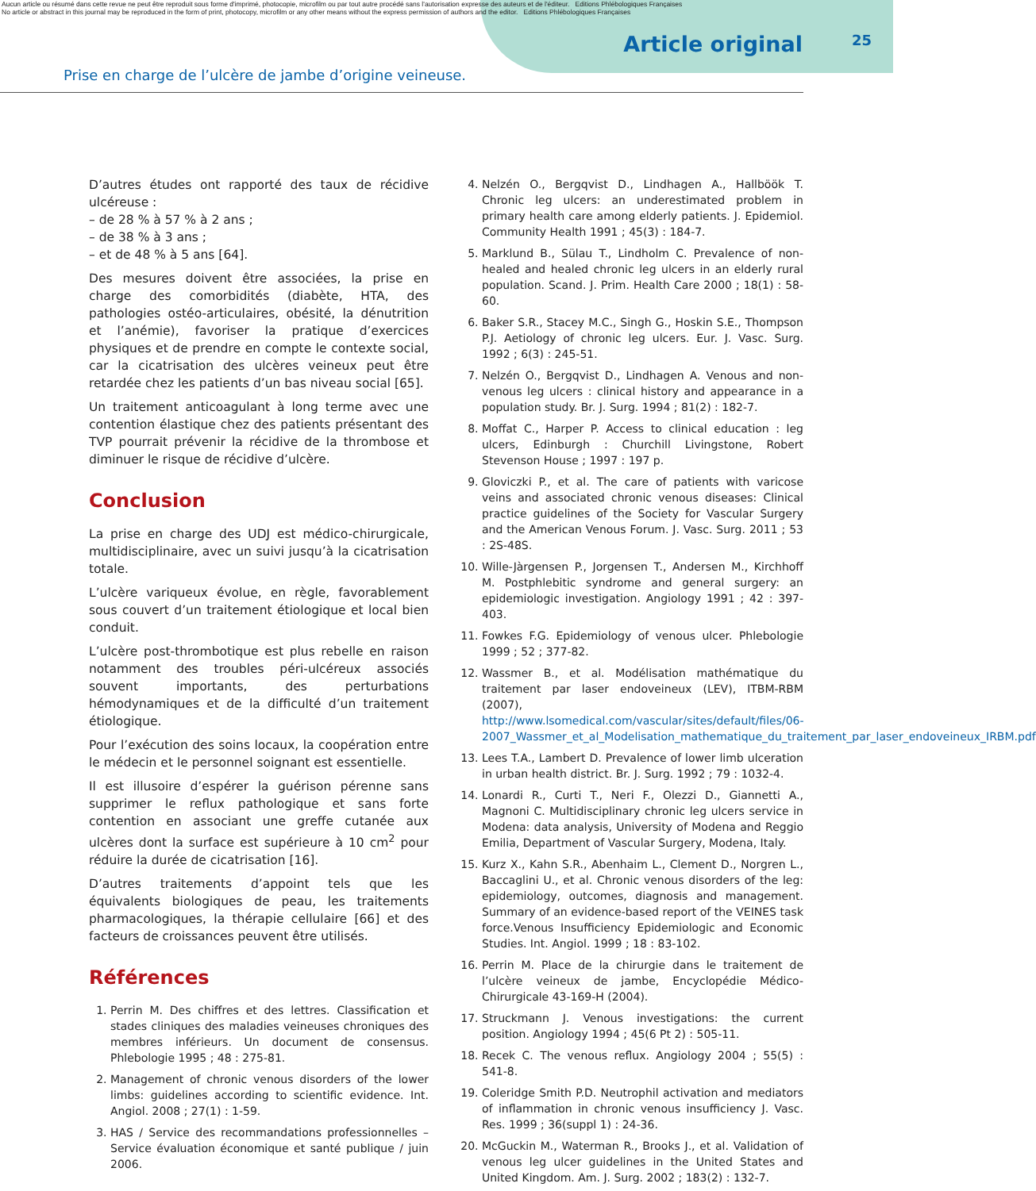Aucun article ou résumé dans cette revue ne peut être reproduit sous forme d'imprimé, photocopie, microfilm ou par tout autre procédé sans l'autorisation expresse des auteurs et de l'éditeur. Editions Phlébologiques Françaises
No article or abstract in this journal may be reproduced in the form of print, photocopy, microfilm or any other means without the express permission of authors and the editor. Editions Phlébologiques Françaises
Article original 25
Prise en charge de l’ulcère de jambe d’origine veineuse.
D’autres études ont rapporté des taux de récidive ulcéreuse :
– de 28 % à 57 % à 2 ans ;
– de 38 % à 3 ans ;
– et de 48 % à 5 ans [64].
Des mesures doivent être associées, la prise en charge des comorbidités (diabète, HTA, des pathologies ostéo-articulaires, obésité, la dénutrition et l’anémie), favoriser la pratique d’exercices physiques et de prendre en compte le contexte social, car la cicatrisation des ulcères veineux peut être retardée chez les patients d’un bas niveau social [65].
Un traitement anticoagulant à long terme avec une contention élastique chez des patients présentant des TVP pourrait prévenir la récidive de la thrombose et diminuer le risque de récidive d’ulcère.
Conclusion
La prise en charge des UDJ est médico-chirurgicale, multidisciplinaire, avec un suivi jusqu’à la cicatrisation totale.
L’ulcère variqueux évolue, en règle, favorablement sous couvert d’un traitement étiologique et local bien conduit.
L’ulcère post-thrombotique est plus rebelle en raison notamment des troubles péri-ulcéreux associés souvent importants, des perturbations hémodynamiques et de la difficulté d’un traitement étiologique.
Pour l’exécution des soins locaux, la coopération entre le médecin et le personnel soignant est essentielle.
Il est illusoire d’espérer la guérison pérenne sans supprimer le reflux pathologique et sans forte contention en associant une greffe cutanée aux ulcères dont la surface est supérieure à 10 cm<sup>2</sup> pour réduire la durée de cicatrisation [16].
D’autres traitements d’appoint tels que les équivalents biologiques de peau, les traitements pharmacologiques, la thérapie cellulaire [66] et des facteurs de croissances peuvent être utilisés.
Références
1. Perrin M. Des chiffres et des lettres. Classification et stades cliniques des maladies veineuses chroniques des membres inférieurs. Un document de consensus. Phlebologie 1995 ; 48 : 275-81.
2. Management of chronic venous disorders of the lower limbs: guidelines according to scientific evidence. Int. Angiol. 2008 ; 27(1) : 1-59.
3. HAS / Service des recommandations professionnelles – Service évaluation économique et santé publique / juin 2006.
4. Nelzén O., Bergqvist D., Lindhagen A., Hallböök T. Chronic leg ulcers: an underestimated problem in primary health care among elderly patients. J. Epidemiol. Community Health 1991 ; 45(3) : 184-7.
5. Marklund B., Sülau T., Lindholm C. Prevalence of non-healed and healed chronic leg ulcers in an elderly rural population. Scand. J. Prim. Health Care 2000 ; 18(1) : 58-60.
6. Baker S.R., Stacey M.C., Singh G., Hoskin S.E., Thompson P.J. Aetiology of chronic leg ulcers. Eur. J. Vasc. Surg. 1992 ; 6(3) : 245-51.
7. Nelzén O., Bergqvist D., Lindhagen A. Venous and non-venous leg ulcers : clinical history and appearance in a population study. Br. J. Surg. 1994 ; 81(2) : 182-7.
8. Moffat C., Harper P. Access to clinical education : leg ulcers, Edinburgh : Churchill Livingstone, Robert Stevenson House ; 1997 : 197 p.
9. Gloviczki P., et al. The care of patients with varicose veins and associated chronic venous diseases: Clinical practice guidelines of the Society for Vascular Surgery and the American Venous Forum. J. Vasc. Surg. 2011 ; 53 : 2S-48S.
10. Wille-Jàrgensen P., Jorgensen T., Andersen M., Kirchhoff M. Postphlebitic syndrome and general surgery: an epidemiologic investigation. Angiology 1991 ; 42 : 397-403.
11. Fowkes F.G. Epidemiology of venous ulcer. Phlebologie 1999 ; 52 ; 377-82.
12. Wassmer B., et al. Modélisation mathématique du traitement par laser endoveineux (LEV), ITBM-RBM (2007), http://www.lsomedical.com/vascular/sites/default/files/06-2007_Wassmer_et_al_Modelisation_mathematique_du_traitement_par_laser_endoveineux_IRBM.pdf
13. Lees T.A., Lambert D. Prevalence of lower limb ulceration in urban health district. Br. J. Surg. 1992 ; 79 : 1032-4.
14. Lonardi R., Curti T., Neri F., Olezzi D., Giannetti A., Magnoni C. Multidisciplinary chronic leg ulcers service in Modena: data analysis, University of Modena and Reggio Emilia, Department of Vascular Surgery, Modena, Italy.
15. Kurz X., Kahn S.R., Abenhaim L., Clement D., Norgren L., Baccaglini U., et al. Chronic venous disorders of the leg: epidemiology, outcomes, diagnosis and management. Summary of an evidence-based report of the VEINES task force.Venous Insufficiency Epidemiologic and Economic Studies. Int. Angiol. 1999 ; 18 : 83-102.
16. Perrin M. Place de la chirurgie dans le traitement de l’ulcère veineux de jambe, Encyclopédie Médico-Chirurgicale 43-169-H (2004).
17. Struckmann J. Venous investigations: the current position. Angiology 1994 ; 45(6 Pt 2) : 505-11.
18. Recek C. The venous reflux. Angiology 2004 ; 55(5) : 541-8.
19. Coleridge Smith P.D. Neutrophil activation and mediators of inflammation in chronic venous insufficiency J. Vasc. Res. 1999 ; 36(suppl 1) : 24-36.
20. McGuckin M., Waterman R., Brooks J., et al. Validation of venous leg ulcer guidelines in the United States and United Kingdom. Am. J. Surg. 2002 ; 183(2) : 132-7.